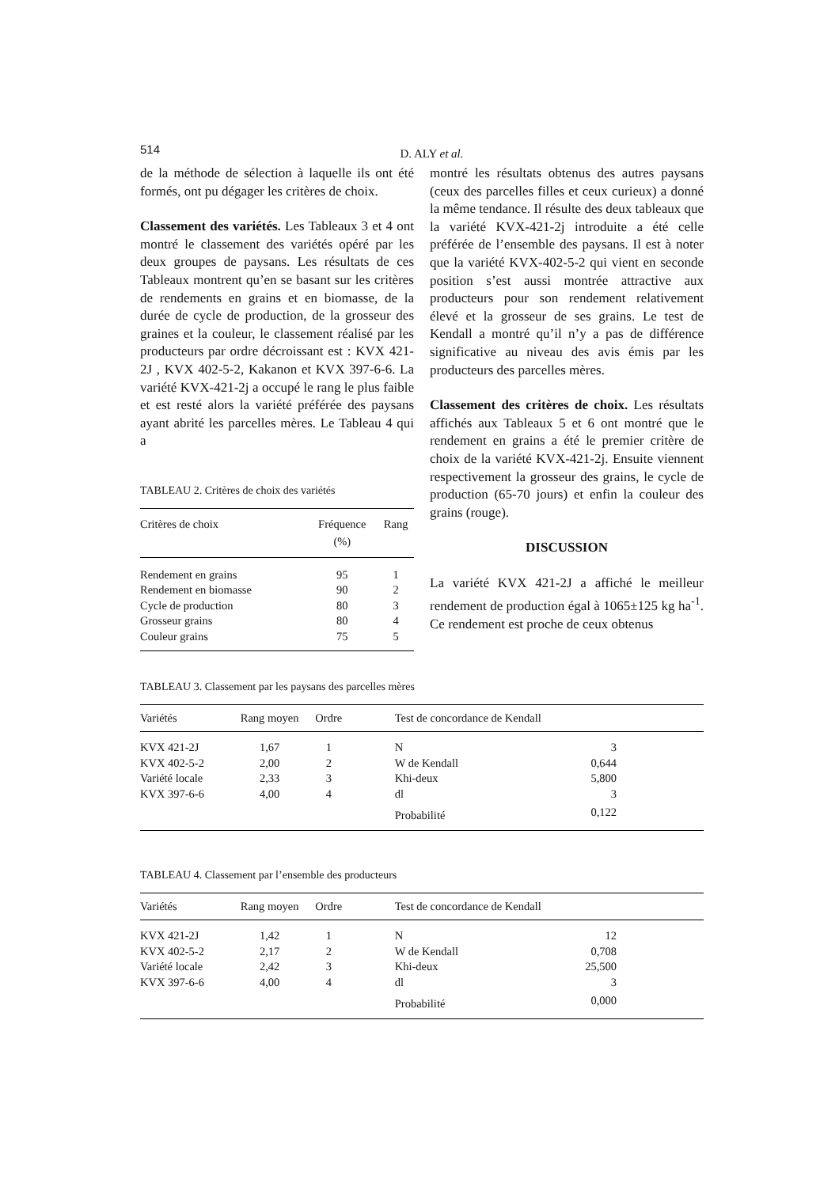514
D. ALY et al.
de la méthode de sélection à laquelle ils ont été formés, ont pu dégager les critères de choix.
Classement des variétés. Les Tableaux 3 et 4 ont montré le classement des variétés opéré par les deux groupes de paysans. Les résultats de ces Tableaux montrent qu’en se basant sur les critères de rendements en grains et en biomasse, de la durée de cycle de production, de la grosseur des graines et la couleur, le classement réalisé par les producteurs par ordre décroissant est : KVX 421-2J , KVX 402-5-2, Kakanon et KVX 397-6-6. La variété KVX-421-2j a occupé le rang le plus faible et est resté alors la variété préférée des paysans ayant abrité les parcelles mères. Le Tableau 4 qui a
TABLEAU 2. Critères de choix des variétés
| Critères de choix | Fréquence (%) | Rang |
| --- | --- | --- |
| Rendement en grains | 95 | 1 |
| Rendement en biomasse | 90 | 2 |
| Cycle de production | 80 | 3 |
| Grosseur grains | 80 | 4 |
| Couleur grains | 75 | 5 |
montré les résultats obtenus des autres paysans (ceux des parcelles filles et ceux curieux) a donné la même tendance. Il résulte des deux tableaux que la variété KVX-421-2j introduite a été celle préférée de l’ensemble des paysans. Il est à noter que la variété KVX-402-5-2 qui vient en seconde position s’est aussi montrée attractive aux producteurs pour son rendement relativement élevé et la grosseur de ses grains. Le test de Kendall a montré qu’il n’y a pas de différence significative au niveau des avis émis par les producteurs des parcelles mères.
Classement des critères de choix. Les résultats affichés aux Tableaux 5 et 6 ont montré que le rendement en grains a été le premier critère de choix de la variété KVX-421-2j. Ensuite viennent respectivement la grosseur des grains, le cycle de production (65-70 jours) et enfin la couleur des grains (rouge).
DISCUSSION
La variété KVX 421-2J a affiché le meilleur rendement de production égal à 1065±125 kg ha<sup>-1</sup>. Ce rendement est proche de ceux obtenus
TABLEAU 3. Classement par les paysans des parcelles mères
| Variétés | Rang moyen | Ordre | Test de concordance de Kendall | | |
| --- | --- | --- | --- | --- | --- |
| KVX 421-2J | 1,67 | 1 | N | 3 | |
| KVX 402-5-2 | 2,00 | 2 | W de Kendall | 0,644 | |
| Variété locale | 2,33 | 3 | Khi-deux | 5,800 | |
| KVX 397-6-6 | 4,00 | 4 | dl | 3 | |
| | | | Probabilité | 0,122 | |
TABLEAU 4. Classement par l’ensemble des producteurs
| Variétés | Rang moyen | Ordre | Test de concordance de Kendall | | |
| --- | --- | --- | --- | --- | --- |
| KVX 421-2J | 1,42 | 1 | N | 12 | |
| KVX 402-5-2 | 2,17 | 2 | W de Kendall | 0,708 | |
| Variété locale | 2,42 | 3 | Khi-deux | 25,500 | |
| KVX 397-6-6 | 4,00 | 4 | dl | 3 | |
| | | | Probabilité | 0,000 | |